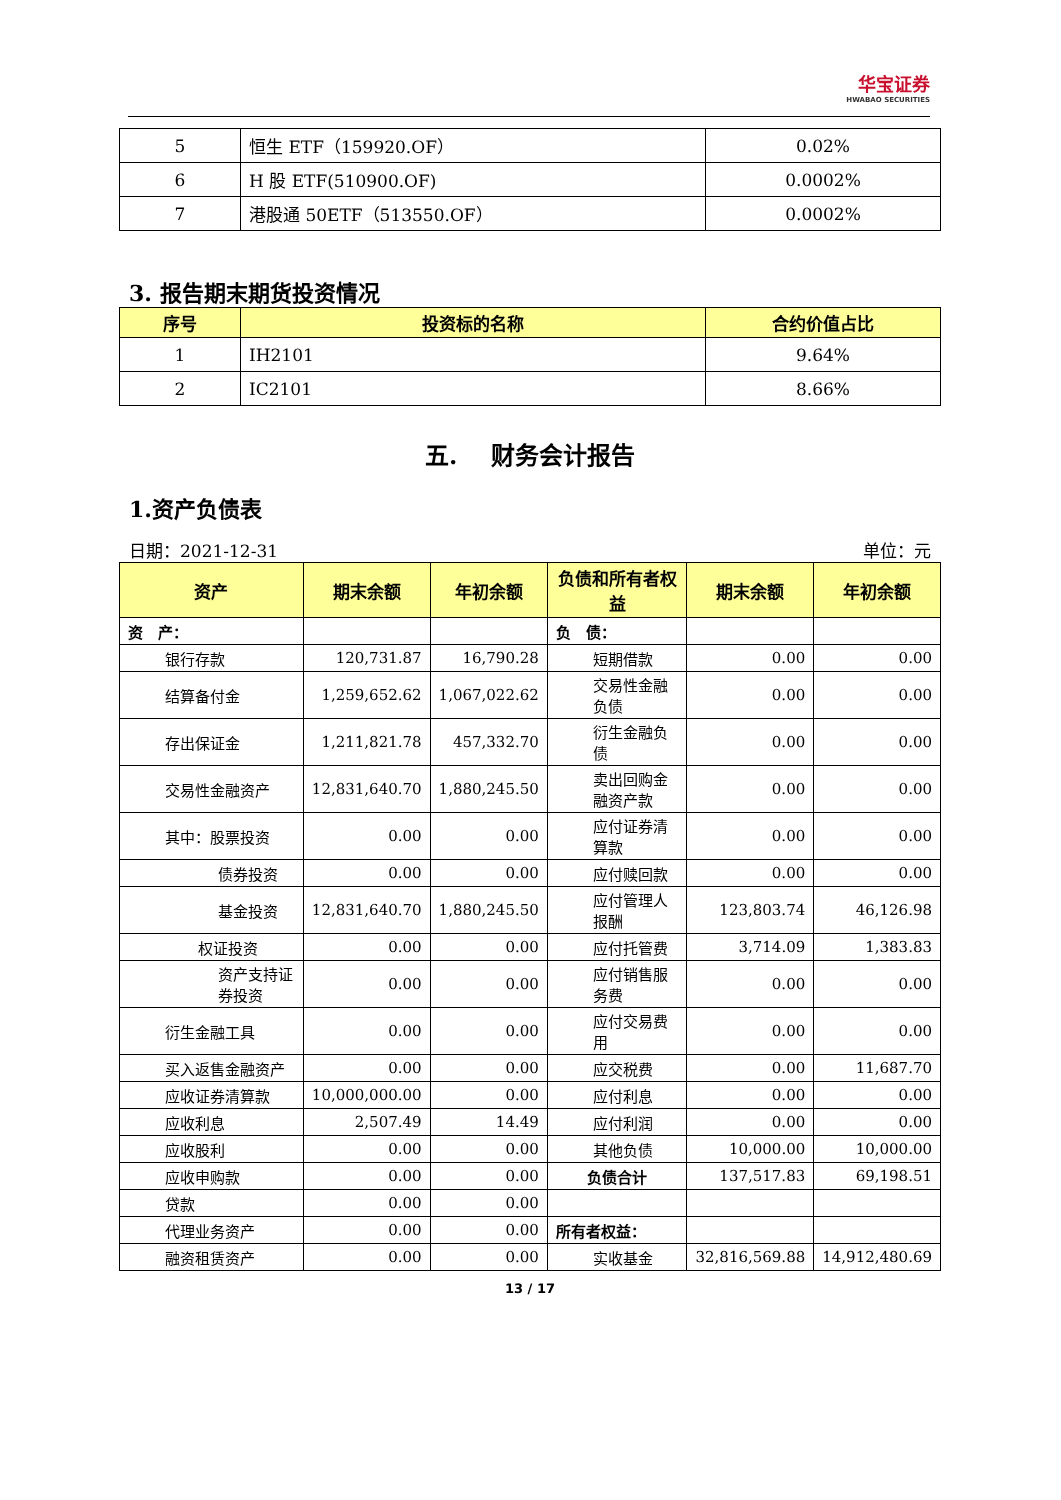华宝证券
HWABAO SECURITIES
| 5 | 恒生 ETF（159920.OF） | 0.02% |
| 6 | H 股 ETF(510900.OF) | 0.0002% |
| 7 | 港股通 50ETF（513550.OF） | 0.0002% |
3. 报告期末期货投资情况
| 序号 | 投资标的名称 | 合约价值占比 |
| --- | --- | --- |
| 1 | IH2101 | 9.64% |
| 2 | IC2101 | 8.66% |
五. 财务会计报告
1.资产负债表
日期：2021-12-31 单位：元
| 资产 | 期末余额 | 年初余额 | 负债和所有者权益 | 期末余额 | 年初余额 |
| --- | --- | --- | --- | --- | --- |
| 资 产： | | | 负 债： | | |
| 银行存款 | 120,731.87 | 16,790.28 | 短期借款 | 0.00 | 0.00 |
| 结算备付金 | 1,259,652.62 | 1,067,022.62 | 交易性金融负债 | 0.00 | 0.00 |
| 存出保证金 | 1,211,821.78 | 457,332.70 | 衍生金融负债 | 0.00 | 0.00 |
| 交易性金融资产 | 12,831,640.70 | 1,880,245.50 | 卖出回购金融资产款 | 0.00 | 0.00 |
| 其中：股票投资 | 0.00 | 0.00 | 应付证券清算款 | 0.00 | 0.00 |
| 债券投资 | 0.00 | 0.00 | 应付赎回款 | 0.00 | 0.00 |
| 基金投资 | 12,831,640.70 | 1,880,245.50 | 应付管理人报酬 | 123,803.74 | 46,126.98 |
| 权证投资 | 0.00 | 0.00 | 应付托管费 | 3,714.09 | 1,383.83 |
| 资产支持证券投资 | 0.00 | 0.00 | 应付销售服务费 | 0.00 | 0.00 |
| 衍生金融工具 | 0.00 | 0.00 | 应付交易费用 | 0.00 | 0.00 |
| 买入返售金融资产 | 0.00 | 0.00 | 应交税费 | 0.00 | 11,687.70 |
| 应收证券清算款 | 10,000,000.00 | 0.00 | 应付利息 | 0.00 | 0.00 |
| 应收利息 | 2,507.49 | 14.49 | 应付利润 | 0.00 | 0.00 |
| 应收股利 | 0.00 | 0.00 | 其他负债 | 10,000.00 | 10,000.00 |
| 应收申购款 | 0.00 | 0.00 | 负债合计 | 137,517.83 | 69,198.51 |
| 贷款 | 0.00 | 0.00 | | | |
| 代理业务资产 | 0.00 | 0.00 | 所有者权益： | | |
| 融资租赁资产 | 0.00 | 0.00 | 实收基金 | 32,816,569.88 | 14,912,480.69 |
13 / 17